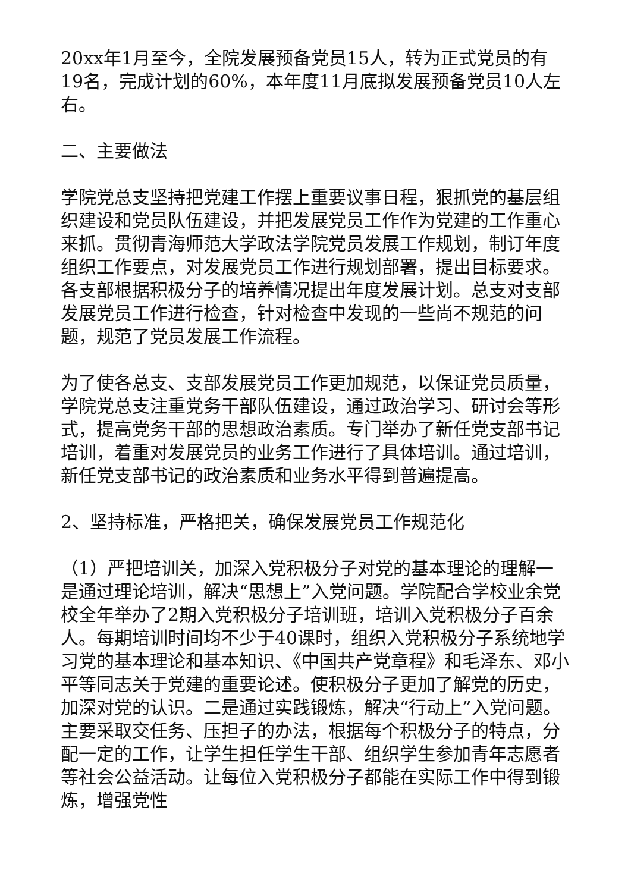20xx年1月至今，全院发展预备党员15人，转为正式党员的有19名，完成计划的60%，本年度11月底拟发展预备党员10人左右。
二、主要做法
学院党总支坚持把党建工作摆上重要议事日程，狠抓党的基层组织建设和党员队伍建设，并把发展党员工作作为党建的工作重心来抓。贯彻青海师范大学政法学院党员发展工作规划，制订年度组织工作要点，对发展党员工作进行规划部署，提出目标要求。各支部根据积极分子的培养情况提出年度发展计划。总支对支部发展党员工作进行检查，针对检查中发现的一些尚不规范的问题，规范了党员发展工作流程。
为了使各总支、支部发展党员工作更加规范，以保证党员质量，学院党总支注重党务干部队伍建设，通过政治学习、研讨会等形式，提高党务干部的思想政治素质。专门举办了新任党支部书记培训，着重对发展党员的业务工作进行了具体培训。通过培训，新任党支部书记的政治素质和业务水平得到普遍提高。
2、坚持标准，严格把关，确保发展党员工作规范化
（1）严把培训关，加深入党积极分子对党的基本理论的理解一是通过理论培训，解决“思想上”入党问题。学院配合学校业余党校全年举办了2期入党积极分子培训班，培训入党积极分子百余人。每期培训时间均不少于40课时，组织入党积极分子系统地学习党的基本理论和基本知识、《中国共产党章程》和毛泽东、邓小平等同志关于党建的重要论述。使积极分子更加了解党的历史，加深对党的认识。二是通过实践锻炼，解决“行动上”入党问题。主要采取交任务、压担子的办法，根据每个积极分子的特点，分配一定的工作，让学生担任学生干部、组织学生参加青年志愿者等社会公益活动。让每位入党积极分子都能在实际工作中得到锻炼，增强党性